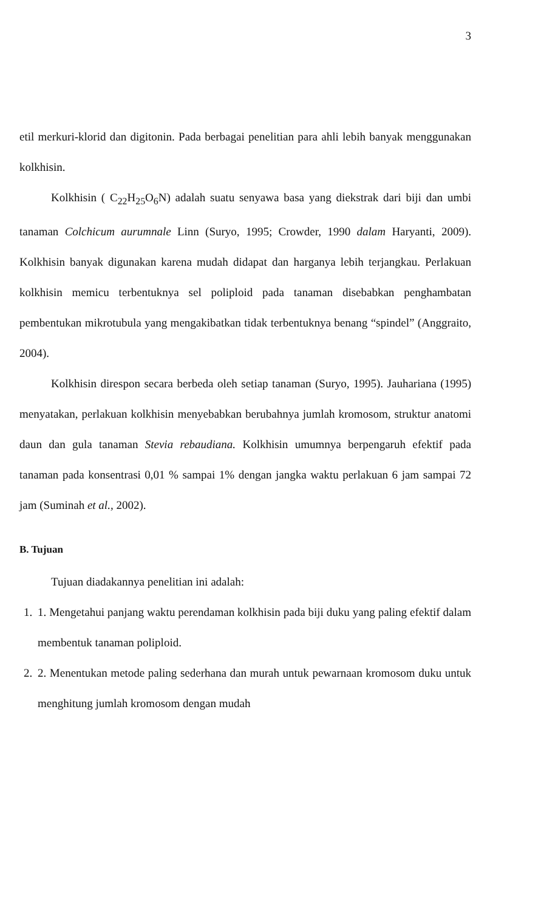3
etil merkuri-klorid dan digitonin. Pada berbagai penelitian para ahli lebih banyak menggunakan kolkhisin.
Kolkhisin ( C<sub>22</sub>H<sub>25</sub>O<sub>6</sub>N) adalah suatu senyawa basa yang diekstrak dari biji dan umbi tanaman Colchicum aurumnale Linn (Suryo, 1995; Crowder, 1990 dalam Haryanti, 2009). Kolkhisin banyak digunakan karena mudah didapat dan harganya lebih terjangkau. Perlakuan kolkhisin memicu terbentuknya sel poliploid pada tanaman disebabkan penghambatan pembentukan mikrotubula yang mengakibatkan tidak terbentuknya benang “spindel” (Anggraito, 2004).
Kolkhisin direspon secara berbeda oleh setiap tanaman (Suryo, 1995). Jauhariana (1995) menyatakan, perlakuan kolkhisin menyebabkan berubahnya jumlah kromosom, struktur anatomi daun dan gula tanaman Stevia rebaudiana. Kolkhisin umumnya berpengaruh efektif pada tanaman pada konsentrasi 0,01 % sampai 1% dengan jangka waktu perlakuan 6 jam sampai 72 jam (Suminah et al., 2002).
B. Tujuan
Tujuan diadakannya penelitian ini adalah:
1. 1. Mengetahui panjang waktu perendaman kolkhisin pada biji duku yang paling efektif dalam membentuk tanaman poliploid.
2. 2. Menentukan metode paling sederhana dan murah untuk pewarnaan kromosom duku untuk menghitung jumlah kromosom dengan mudah